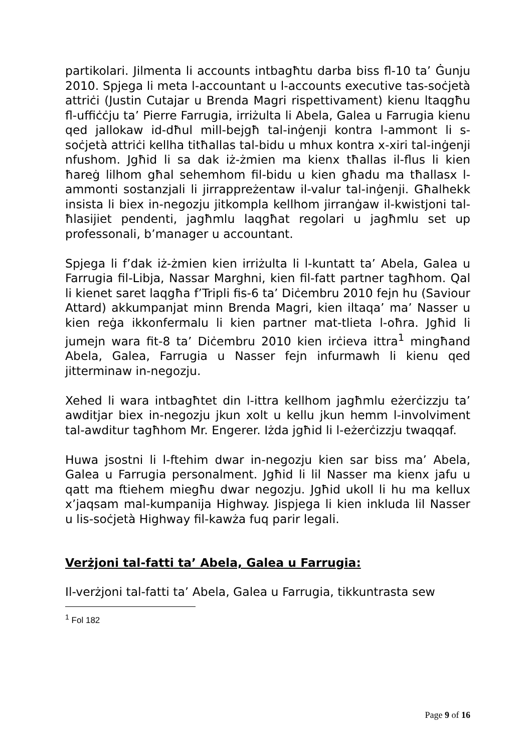partikolari. Jilmenta li accounts intbagħtu darba biss fl-10 ta’ Ġunju 2010. Spjega li meta l-accountant u l-accounts executive tas-soċjetà attriċi (Justin Cutajar u Brenda Magri rispettivament) kienu ltaqgħu fl-uffiċċju ta’ Pierre Farrugia, irriżulta li Abela, Galea u Farrugia kienu qed jallokaw id-dħul mill-bejgħ tal-inġenji kontra l-ammont li s-soċjetà attriċi kellha titħallas tal-bidu u mhux kontra x-xiri tal-inġenji nfushom. Jgħid li sa dak iż-żmien ma kienx tħallas il-flus li kien ħareġ lilhom għal sehemhom fil-bidu u kien għadu ma tħallasx l-ammonti sostanzjali li jirrappreżentaw il-valur tal-inġenji. Għalhekk insista li biex in-negozju jitkompla kellhom jirranġaw il-kwistjoni tal-ħlasijiet pendenti, jagħmlu laqgħat regolari u jagħmlu set up professonali, b’manager u accountant.
Spjega li f’dak iż-żmien kien irriżulta li l-kuntatt ta’ Abela, Galea u Farrugia fil-Libja, Nassar Marghni, kien fil-fatt partner tagħhom. Qal li kienet saret laqgħa f’Tripli fis-6 ta’ Diċembru 2010 fejn hu (Saviour Attard) akkumpanjat minn Brenda Magri, kien iltaqa’ ma’ Nasser u kien reġa ikkonfermalu li kien partner mat-tlieta l-oħra. Jgħid li jumejn wara fit-8 ta’ Diċembru 2010 kien irċieva ittra<sup>1</sup> mingħand Abela, Galea, Farrugia u Nasser fejn infurmawh li kienu qed jitterminaw in-negozju.
Xehed li wara intbagħtet din l-ittra kellhom jagħmlu eżerċizzju ta’ awditjar biex in-negozju jkun xolt u kellu jkun hemm l-involviment tal-awditur tagħhom Mr. Engerer. Iżda jgħid li l-eżerċizzju twaqqaf.
Huwa jsostni li l-ftehim dwar in-negozju kien sar biss ma’ Abela, Galea u Farrugia personalment. Jgħid li lil Nasser ma kienx jafu u qatt ma ftiehem miegħu dwar negozju. Jgħid ukoll li hu ma kellux x’jaqsam mal-kumpanija Highway. Jispjega li kien inkluda lil Nasser u lis-soċjetà Highway fil-kawża fuq parir legali.
Verżjoni tal-fatti ta’ Abela, Galea u Farrugia:
Il-verżjoni tal-fatti ta’ Abela, Galea u Farrugia, tikkuntrasta sew
<sup>1</sup> Fol 182
Page 9 of 16